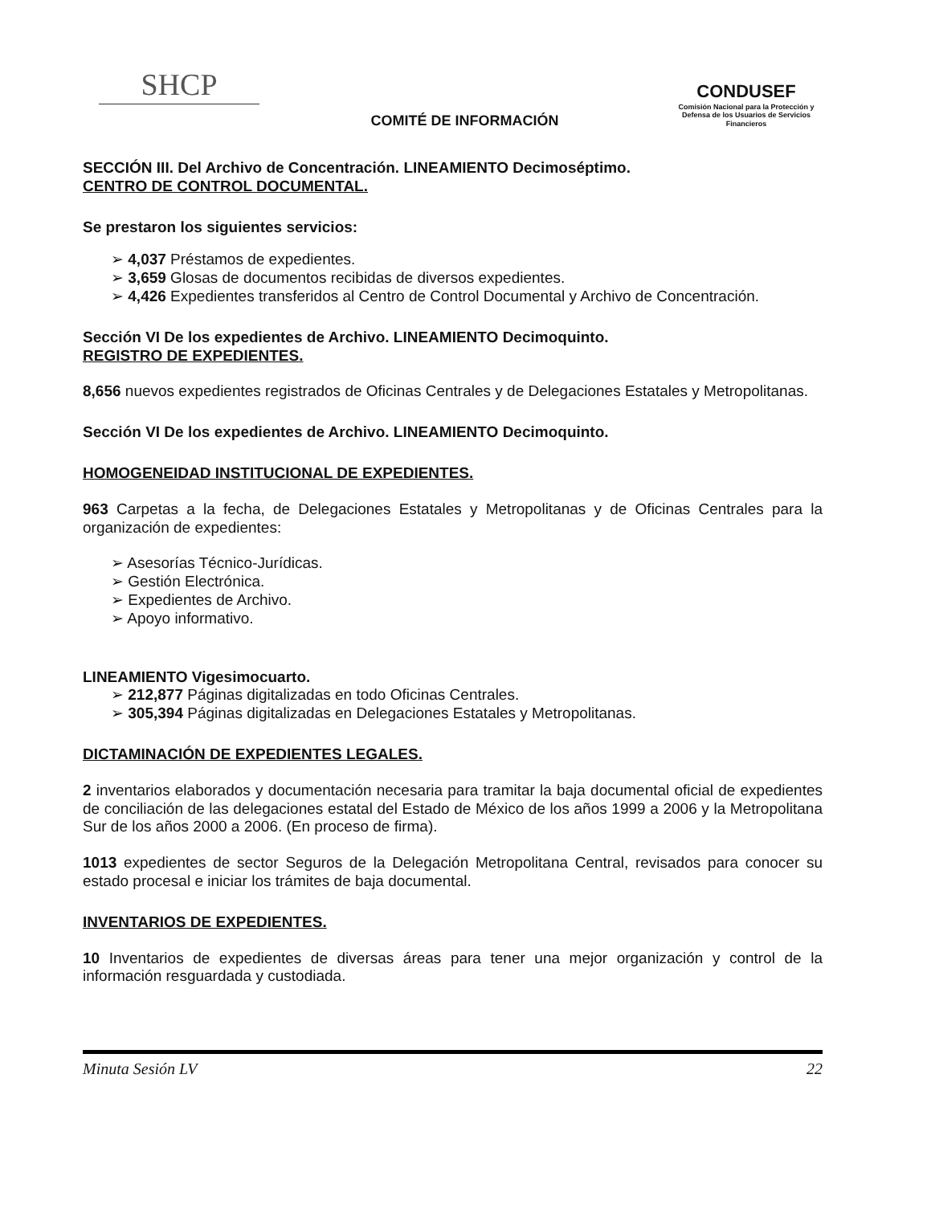SHCP
COMITÉ DE INFORMACIÓN
CONDUSEF
Comisión Nacional para la Protección y Defensa de los Usuarios de Servicios Financieros
SECCIÓN III. Del Archivo de Concentración. LINEAMIENTO Decimoséptimo.
CENTRO DE CONTROL DOCUMENTAL.
Se prestaron los siguientes servicios:
➢ 4,037 Préstamos de expedientes.
➢ 3,659 Glosas de documentos recibidas de diversos expedientes.
➢ 4,426 Expedientes transferidos al Centro de Control Documental y Archivo de Concentración.
Sección VI De los expedientes de Archivo. LINEAMIENTO Decimoquinto.
REGISTRO DE EXPEDIENTES.
8,656 nuevos expedientes registrados de Oficinas Centrales y de Delegaciones Estatales y Metropolitanas.
Sección VI De los expedientes de Archivo. LINEAMIENTO Decimoquinto.
HOMOGENEIDAD INSTITUCIONAL DE EXPEDIENTES.
963 Carpetas a la fecha, de Delegaciones Estatales y Metropolitanas y de Oficinas Centrales para la organización de expedientes:
➢ Asesorías Técnico-Jurídicas.
➢ Gestión Electrónica.
➢ Expedientes de Archivo.
➢ Apoyo informativo.
LINEAMIENTO Vigesimocuarto.
➢ 212,877 Páginas digitalizadas en todo Oficinas Centrales.
➢ 305,394 Páginas digitalizadas en Delegaciones Estatales y Metropolitanas.
DICTAMINACIÓN DE EXPEDIENTES LEGALES.
2 inventarios elaborados y documentación necesaria para tramitar la baja documental oficial de expedientes de conciliación de las delegaciones estatal del Estado de México de los años 1999 a 2006 y la Metropolitana Sur de los años 2000 a 2006. (En proceso de firma).
1013 expedientes de sector Seguros de la Delegación Metropolitana Central, revisados para conocer su estado procesal e iniciar los trámites de baja documental.
INVENTARIOS DE EXPEDIENTES.
10 Inventarios de expedientes de diversas áreas para tener una mejor organización y control de la información resguardada y custodiada.
Minuta Sesión LV 22